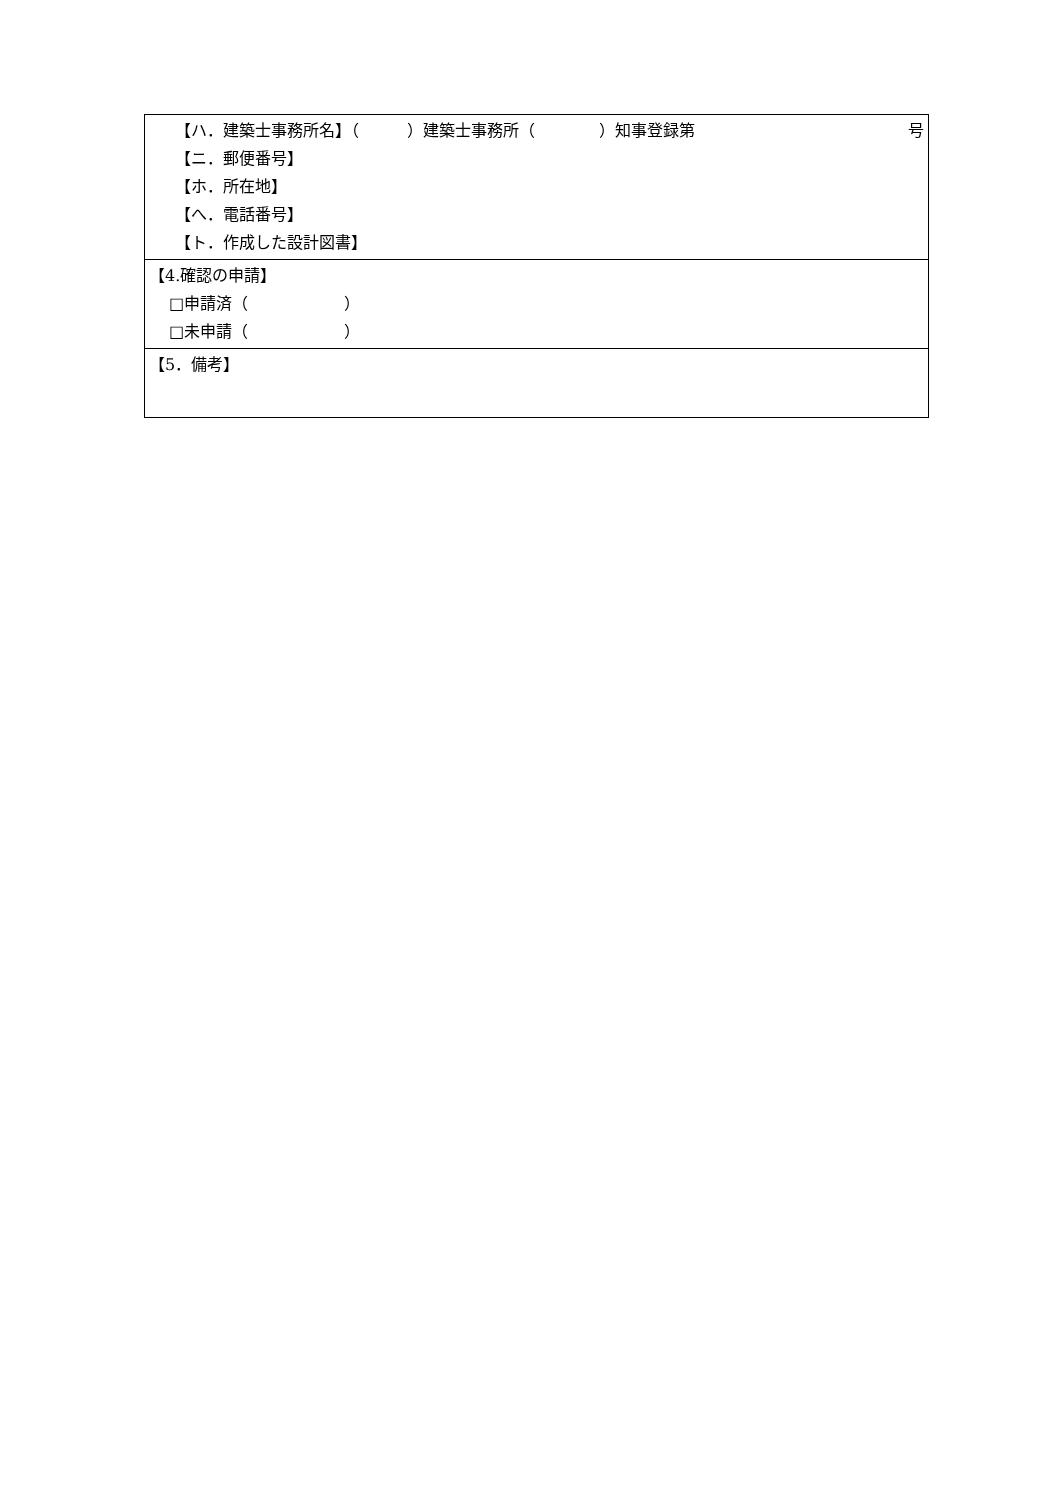| 【ハ．建築士事務所名】（ ）建築士事務所（ ）知事登録第 号 【ニ．郵便番号】 【ホ．所在地】 【へ．電話番号】 【ト．作成した設計図書】 |
| 【4.確認の申請】 □申請済（ ） □未申請（ ） |
| 【5．備考】 |